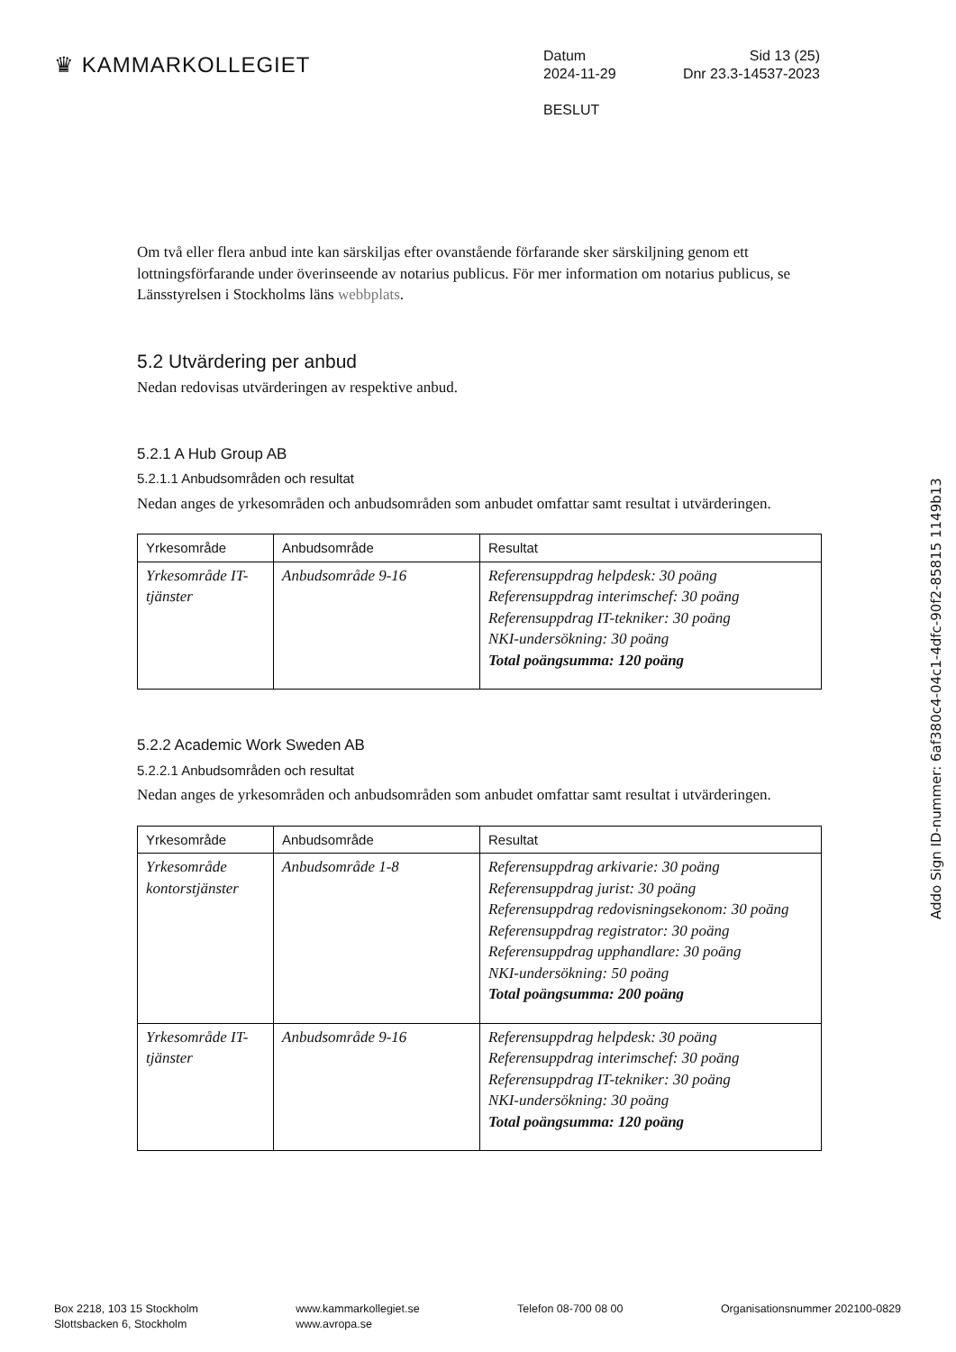♛ KAMMARKOLLEGIET
Datum Sid 13 (25)
2024-11-29 Dnr 23.3-14537-2023
BESLUT
Om två eller flera anbud inte kan särskiljas efter ovanstående förfarande sker särskiljning genom ett lottningsförfarande under överinseende av notarius publicus. För mer information om notarius publicus, se Länsstyrelsen i Stockholms läns webbplats.
5.2 Utvärdering per anbud
Nedan redovisas utvärderingen av respektive anbud.
5.2.1 A Hub Group AB
5.2.1.1 Anbudsområden och resultat
Nedan anges de yrkesområden och anbudsområden som anbudet omfattar samt resultat i utvärderingen.
| Yrkesområde | Anbudsområde | Resultat |
| --- | --- | --- |
| Yrkesområde IT-tjänster | Anbudsområde 9-16 | Referensuppdrag helpdesk: 30 poäng Referensuppdrag interimschef: 30 poäng Referensuppdrag IT-tekniker: 30 poäng NKI-undersökning: 30 poäng Total poängsumma: 120 poäng |
5.2.2 Academic Work Sweden AB
5.2.2.1 Anbudsområden och resultat
Nedan anges de yrkesområden och anbudsområden som anbudet omfattar samt resultat i utvärderingen.
| Yrkesområde | Anbudsområde | Resultat |
| --- | --- | --- |
| Yrkesområde kontorstjänster | Anbudsområde 1-8 | Referensuppdrag arkivarie: 30 poäng Referensuppdrag jurist: 30 poäng Referensuppdrag redovisningsekonom: 30 poäng Referensuppdrag registrator: 30 poäng Referensuppdrag upphandlare: 30 poäng NKI-undersökning: 50 poäng Total poängsumma: 200 poäng |
| Yrkesområde IT-tjänster | Anbudsområde 9-16 | Referensuppdrag helpdesk: 30 poäng Referensuppdrag interimschef: 30 poäng Referensuppdrag IT-tekniker: 30 poäng NKI-undersökning: 30 poäng Total poängsumma: 120 poäng |
Addo Sign ID-nummer: 6af380c4-04c1-4dfc-90f2-85815 1149b13
Box 2218, 103 15 Stockholm
Slottsbacken 6, Stockholm
www.kammarkollegiet.se
www.avropa.se
Telefon 08-700 08 00 Organisationsnummer 202100-0829